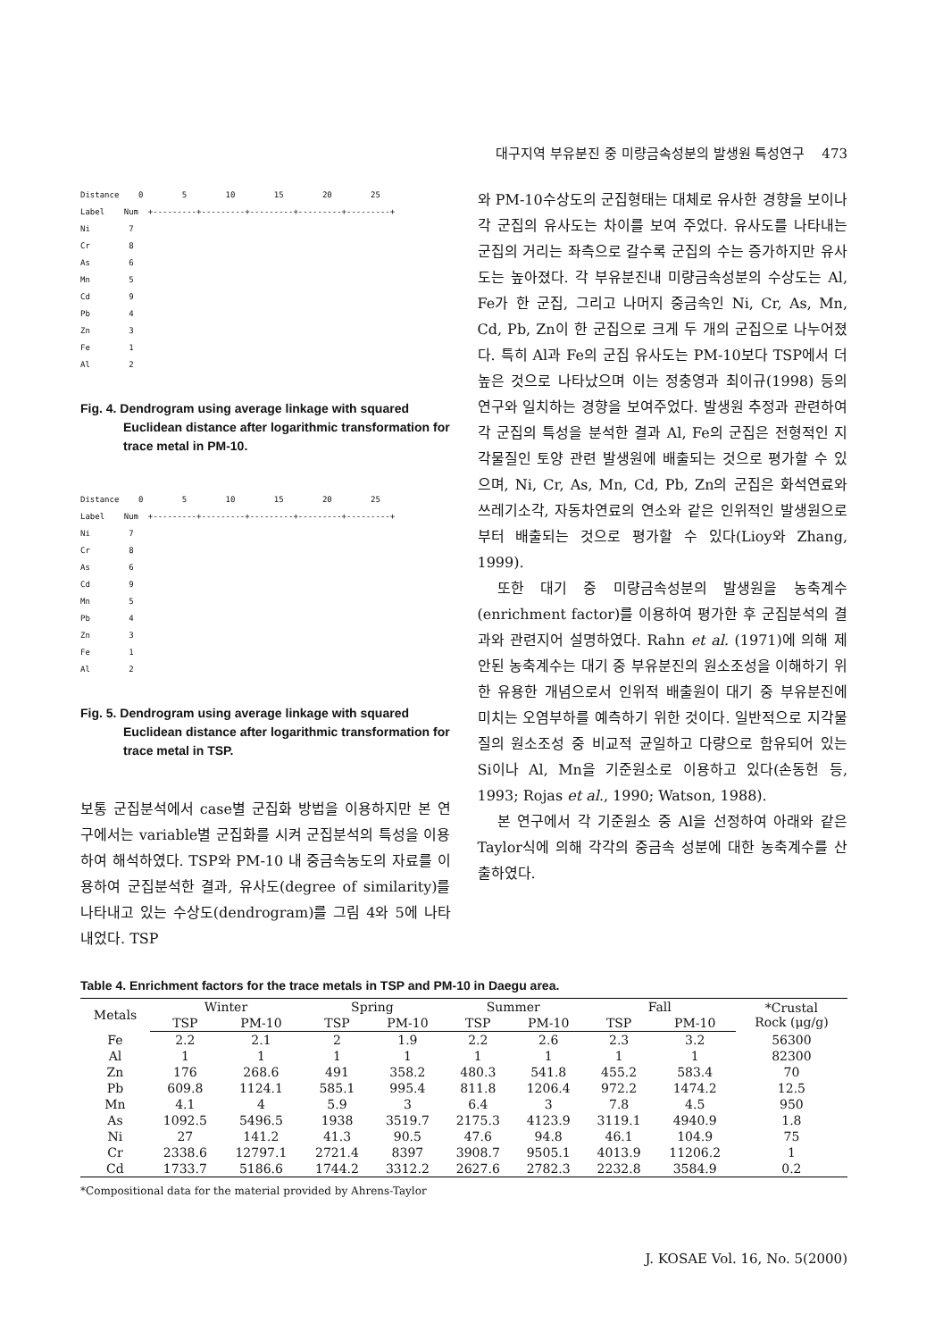대구지역 부유분진 중 미량금속성분의 발생원 특성연구 473
Distance 0 5 10 15 20 25 Label Num +---------+---------+---------+---------+---------+ Ni 7 Cr 8 As 6 Mn 5 Cd 9 Pb 4 Zn 3 Fe 1 Al 2
Fig. 4. Dendrogram using average linkage with squared Euclidean distance after logarithmic transformation for trace metal in PM-10.
Distance 0 5 10 15 20 25 Label Num +---------+---------+---------+---------+---------+ Ni 7 Cr 8 As 6 Cd 9 Mn 5 Pb 4 Zn 3 Fe 1 Al 2
Fig. 5. Dendrogram using average linkage with squared Euclidean distance after logarithmic transformation for trace metal in TSP.
보통 군집분석에서 case별 군집화 방법을 이용하지만 본 연구에서는 variable별 군집화를 시켜 군집분석의 특성을 이용하여 해석하였다. TSP와 PM-10 내 중금속농도의 자료를 이용하여 군집분석한 결과, 유사도(degree of similarity)를 나타내고 있는 수상도(dendrogram)를 그림 4와 5에 나타내었다. TSP
와 PM-10수상도의 군집형태는 대체로 유사한 경향을 보이나 각 군집의 유사도는 차이를 보여 주었다. 유사도를 나타내는 군집의 거리는 좌측으로 갈수록 군집의 수는 증가하지만 유사도는 높아졌다. 각 부유분진내 미량금속성분의 수상도는 Al, Fe가 한 군집, 그리고 나머지 중금속인 Ni, Cr, As, Mn, Cd, Pb, Zn이 한 군집으로 크게 두 개의 군집으로 나누어졌다. 특히 Al과 Fe의 군집 유사도는 PM-10보다 TSP에서 더 높은 것으로 나타났으며 이는 정충영과 최이규(1998) 등의 연구와 일치하는 경향을 보여주었다. 발생원 추정과 관련하여 각 군집의 특성을 분석한 결과 Al, Fe의 군집은 전형적인 지각물질인 토양 관련 발생원에 배출되는 것으로 평가할 수 있으며, Ni, Cr, As, Mn, Cd, Pb, Zn의 군집은 화석연료와 쓰레기소각, 자동차연료의 연소와 같은 인위적인 발생원으로부터 배출되는 것으로 평가할 수 있다(Lioy와 Zhang, 1999).
또한 대기 중 미량금속성분의 발생원을 농축계수(enrichment factor)를 이용하여 평가한 후 군집분석의 결과와 관련지어 설명하였다. Rahn et al. (1971)에 의해 제안된 농축계수는 대기 중 부유분진의 원소조성을 이해하기 위한 유용한 개념으로서 인위적 배출원이 대기 중 부유분진에 미치는 오염부하를 예측하기 위한 것이다. 일반적으로 지각물질의 원소조성 중 비교적 균일하고 다량으로 함유되어 있는 Si이나 Al, Mn을 기준원소로 이용하고 있다(손동헌 등, 1993; Rojas et al., 1990; Watson, 1988).
본 연구에서 각 기준원소 중 Al을 선정하여 아래와 같은 Taylor식에 의해 각각의 중금속 성분에 대한 농축계수를 산출하였다.
Table 4. Enrichment factors for the trace metals in TSP and PM-10 in Daegu area.
| Metals | Winter | | Spring | | Summer | | Fall | | *Crustal Rock (μg/g) |
| --- | --- | --- | --- | --- | --- | --- | --- | --- | --- |
| | TSP | PM-10 | TSP | PM-10 | TSP | PM-10 | TSP | PM-10 | |
| Fe | 2.2 | 2.1 | 2 | 1.9 | 2.2 | 2.6 | 2.3 | 3.2 | 56300 |
| Al | 1 | 1 | 1 | 1 | 1 | 1 | 1 | 1 | 82300 |
| Zn | 176 | 268.6 | 491 | 358.2 | 480.3 | 541.8 | 455.2 | 583.4 | 70 |
| Pb | 609.8 | 1124.1 | 585.1 | 995.4 | 811.8 | 1206.4 | 972.2 | 1474.2 | 12.5 |
| Mn | 4.1 | 4 | 5.9 | 3 | 6.4 | 3 | 7.8 | 4.5 | 950 |
| As | 1092.5 | 5496.5 | 1938 | 3519.7 | 2175.3 | 4123.9 | 3119.1 | 4940.9 | 1.8 |
| Ni | 27 | 141.2 | 41.3 | 90.5 | 47.6 | 94.8 | 46.1 | 104.9 | 75 |
| Cr | 2338.6 | 12797.1 | 2721.4 | 8397 | 3908.7 | 9505.1 | 4013.9 | 11206.2 | 1 |
| Cd | 1733.7 | 5186.6 | 1744.2 | 3312.2 | 2627.6 | 2782.3 | 2232.8 | 3584.9 | 0.2 |
*Compositional data for the material provided by Ahrens-Taylor
J. KOSAE Vol. 16, No. 5(2000)